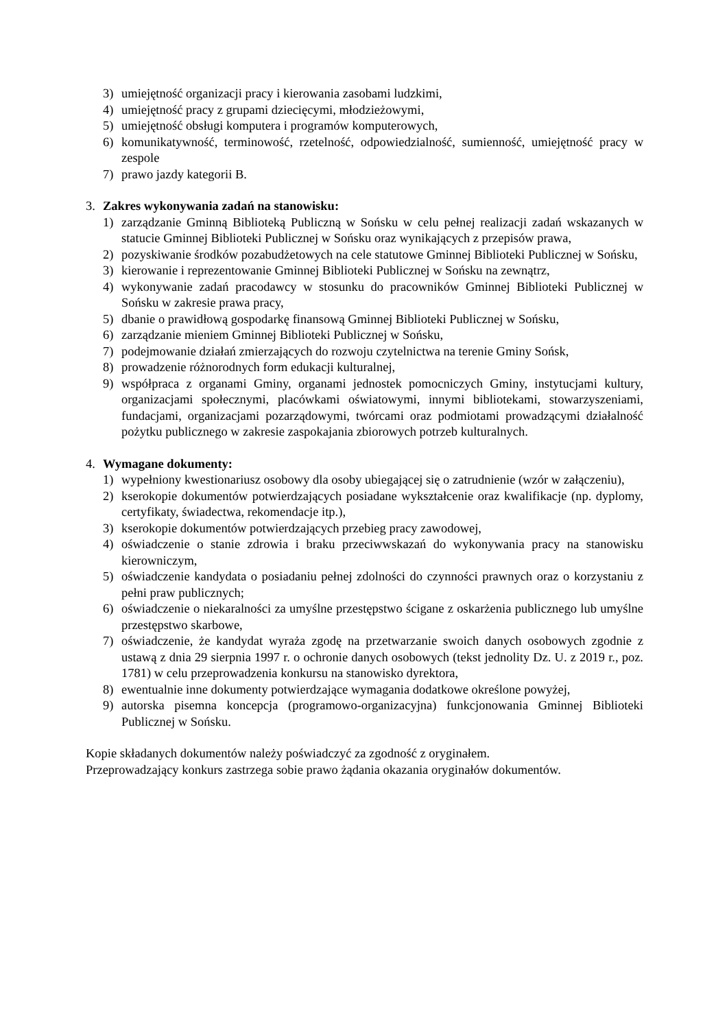3) umiejętność organizacji pracy i kierowania zasobami ludzkimi,
4) umiejętność pracy z grupami dziecięcymi, młodzieżowymi,
5) umiejętność obsługi komputera i programów komputerowych,
6) komunikatywność, terminowość, rzetelność, odpowiedzialność, sumienność, umiejętność pracy w zespole
7) prawo jazdy kategorii B.
3. Zakres wykonywania zadań na stanowisku:
1) zarządzanie Gminną Biblioteką Publiczną w Sońsku w celu pełnej realizacji zadań wskazanych w statucie Gminnej Biblioteki Publicznej w Sońsku oraz wynikających z przepisów prawa,
2) pozyskiwanie środków pozabudżetowych na cele statutowe Gminnej Biblioteki Publicznej w Sońsku,
3) kierowanie i reprezentowanie Gminnej Biblioteki Publicznej w Sońsku na zewnątrz,
4) wykonywanie zadań pracodawcy w stosunku do pracowników Gminnej Biblioteki Publicznej w Sońsku w zakresie prawa pracy,
5) dbanie o prawidłową gospodarkę finansową Gminnej Biblioteki Publicznej w Sońsku,
6) zarządzanie mieniem Gminnej Biblioteki Publicznej w Sońsku,
7) podejmowanie działań zmierzających do rozwoju czytelnictwa na terenie Gminy Sońsk,
8) prowadzenie różnorodnych form edukacji kulturalnej,
9) współpraca z organami Gminy, organami jednostek pomocniczych Gminy, instytucjami kultury, organizacjami społecznymi, placówkami oświatowymi, innymi bibliotekami, stowarzyszeniami, fundacjami, organizacjami pozarządowymi, twórcami oraz podmiotami prowadzącymi działalność pożytku publicznego w zakresie zaspokajania zbiorowych potrzeb kulturalnych.
4. Wymagane dokumenty:
1) wypełniony kwestionariusz osobowy dla osoby ubiegającej się o zatrudnienie (wzór w załączeniu),
2) kserokopie dokumentów potwierdzających posiadane wykształcenie oraz kwalifikacje (np. dyplomy, certyfikaty, świadectwa, rekomendacje itp.),
3) kserokopie dokumentów potwierdzających przebieg pracy zawodowej,
4) oświadczenie o stanie zdrowia i braku przeciwwskazań do wykonywania pracy na stanowisku kierowniczym,
5) oświadczenie kandydata o posiadaniu pełnej zdolności do czynności prawnych oraz o korzystaniu z pełni praw publicznych;
6) oświadczenie o niekaralności za umyślne przestępstwo ścigane z oskarżenia publicznego lub umyślne przestępstwo skarbowe,
7) oświadczenie, że kandydat wyraża zgodę na przetwarzanie swoich danych osobowych zgodnie z ustawą z dnia 29 sierpnia 1997 r. o ochronie danych osobowych (tekst jednolity Dz. U. z 2019 r., poz. 1781) w celu przeprowadzenia konkursu na stanowisko dyrektora,
8) ewentualnie inne dokumenty potwierdzające wymagania dodatkowe określone powyżej,
9) autorska pisemna koncepcja (programowo-organizacyjna) funkcjonowania Gminnej Biblioteki Publicznej w Sońsku.
Kopie składanych dokumentów należy poświadczyć za zgodność z oryginałem.
Przeprowadzający konkurs zastrzega sobie prawo żądania okazania oryginałów dokumentów.